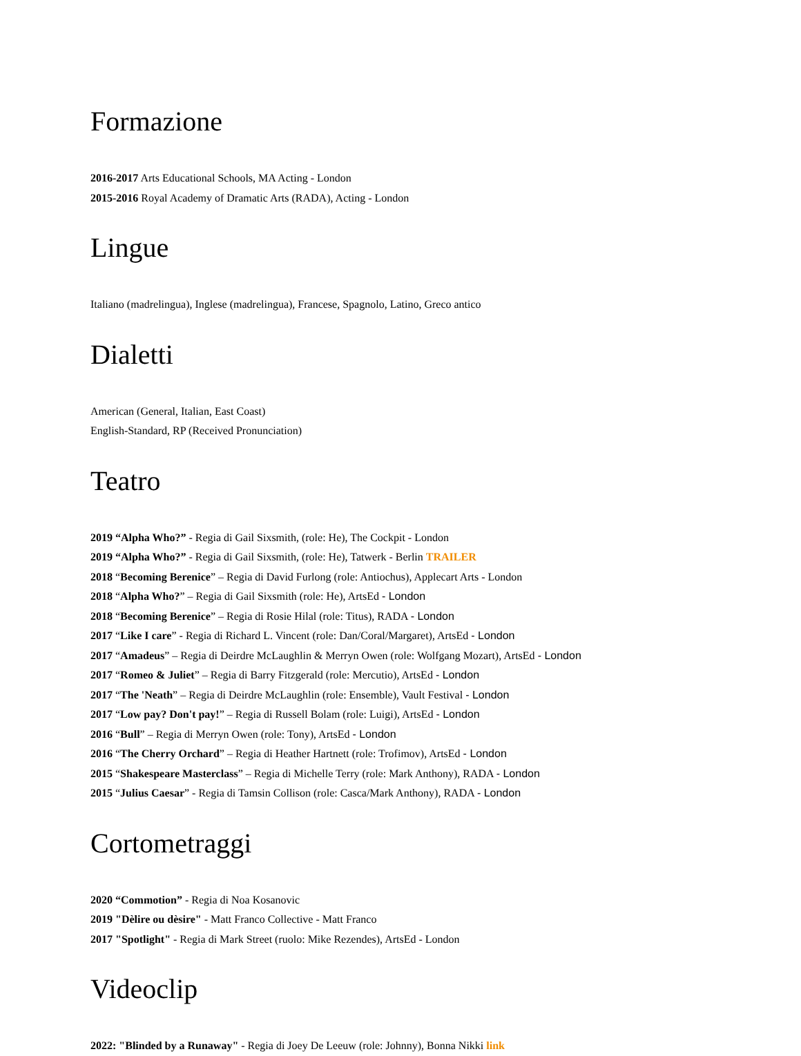Formazione
2016-2017 Arts Educational Schools, MA Acting - London
2015-2016 Royal Academy of Dramatic Arts (RADA), Acting - London
Lingue
Italiano (madrelingua), Inglese (madrelingua), Francese, Spagnolo, Latino, Greco antico
Dialetti
American (General, Italian, East Coast)
English-Standard, RP (Received Pronunciation)
Teatro
2019 “Alpha Who?” - Regia di Gail Sixsmith, (role: He), The Cockpit - London
2019 “Alpha Who?” - Regia di Gail Sixsmith, (role: He), Tatwerk - Berlin TRAILER
2018 “Becoming Berenice” – Regia di David Furlong (role: Antiochus), Applecart Arts - London
2018 “Alpha Who?” – Regia di Gail Sixsmith (role: He), ArtsEd - London
2018 “Becoming Berenice” – Regia di Rosie Hilal (role: Titus), RADA - London
2017 “Like I care” - Regia di Richard L. Vincent (role: Dan/Coral/Margaret), ArtsEd - London
2017 “Amadeus” – Regia di Deirdre McLaughlin & Merryn Owen (role: Wolfgang Mozart), ArtsEd - London
2017 “Romeo & Juliet” – Regia di Barry Fitzgerald (role: Mercutio), ArtsEd - London
2017 “The 'Neath” – Regia di Deirdre McLaughlin (role: Ensemble), Vault Festival - London
2017 “Low pay? Don't pay!” – Regia di Russell Bolam (role: Luigi), ArtsEd - London
2016 “Bull” – Regia di Merryn Owen (role: Tony), ArtsEd - London
2016 “The Cherry Orchard” – Regia di Heather Hartnett (role: Trofimov), ArtsEd - London
2015 “Shakespeare Masterclass” – Regia di Michelle Terry (role: Mark Anthony), RADA - London
2015 “Julius Caesar” - Regia di Tamsin Collison (role: Casca/Mark Anthony), RADA - London
Cortometraggi
2020 “Commotion” - Regia di Noa Kosanovic
2019 "Dèlire ou dèsire" - Matt Franco Collective - Matt Franco
2017 "Spotlight" - Regia di Mark Street (ruolo: Mike Rezendes), ArtsEd - London
Videoclip
2022: "Blinded by a Runaway" - Regia di Joey De Leeuw (role: Johnny), Bonna Nikki link